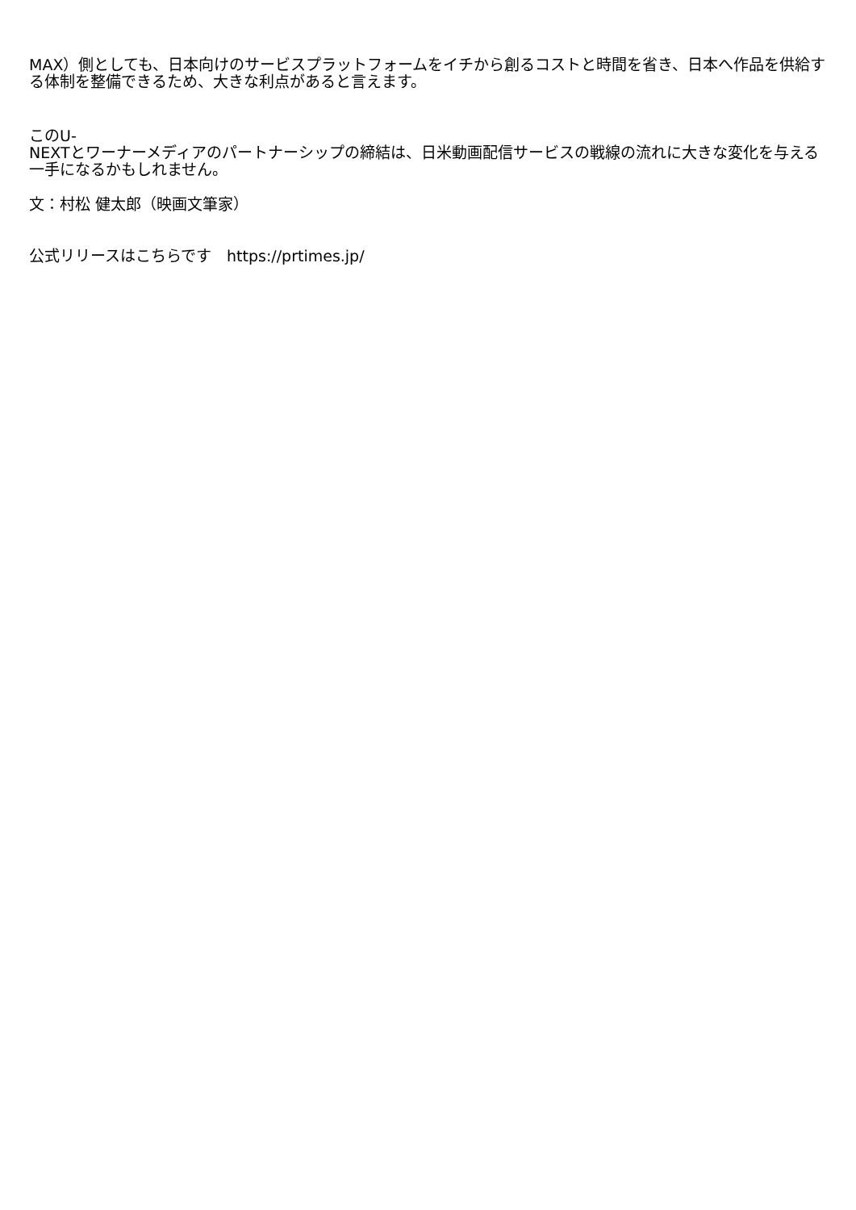MAX）側としても、日本向けのサービスプラットフォームをイチから創るコストと時間を省き、日本へ作品を供給する体制を整備できるため、大きな利点があると言えます。
このU-
NEXTとワーナーメディアのパートナーシップの締結は、日米動画配信サービスの戦線の流れに大きな変化を与える一手になるかもしれません。
文：村松 健太郎（映画文筆家）
公式リリースはこちらです　https://prtimes.jp/